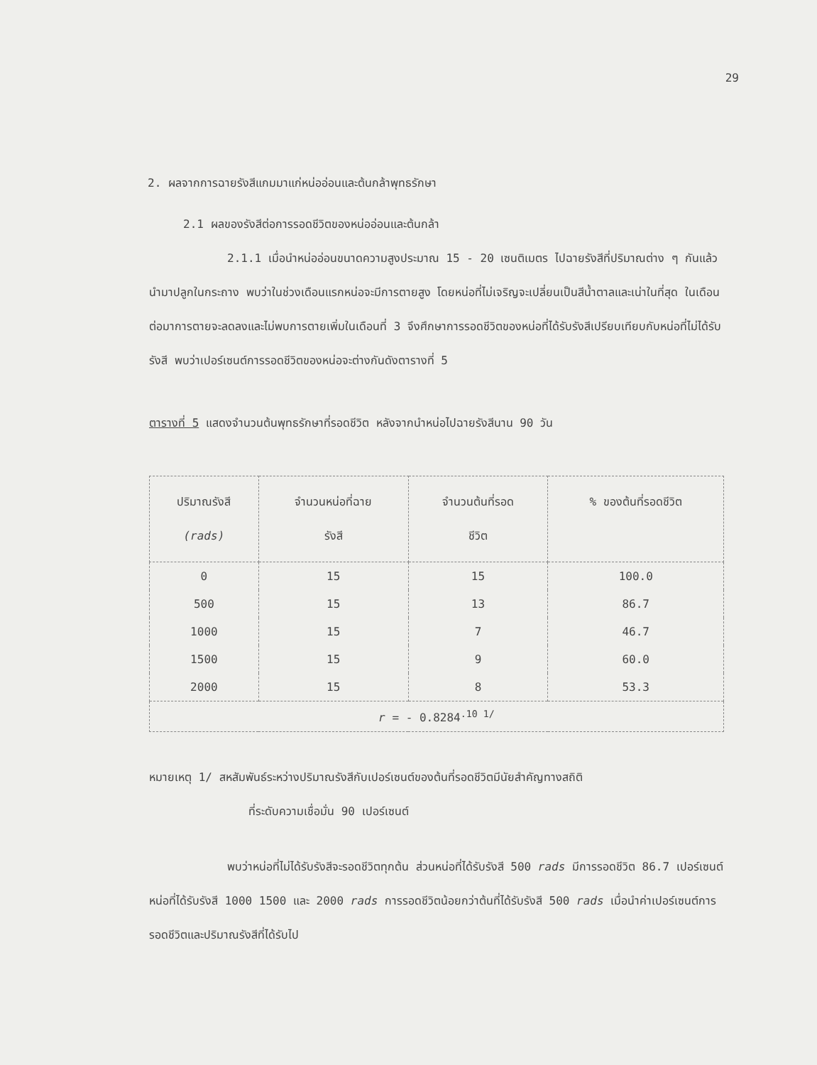29
2. ผลจากการฉายรังสีแกมมาแก่หน่ออ่อนและต้นกล้าพุทธรักษา
2.1 ผลของรังสีต่อการรอดชีวิตของหน่ออ่อนและต้นกล้า
2.1.1 เมื่อนำหน่ออ่อนขนาดความสูงประมาณ 15 - 20 เซนติเมตร ไปฉายรังสีที่ปริมาณต่าง ๆ กันแล้วนำมาปลูกในกระถาง พบว่าในช่วงเดือนแรกหน่อจะมีการตายสูง โดยหน่อที่ไม่เจริญจะเปลี่ยนเป็นสีน้ำตาลและเน่าในที่สุด ในเดือนต่อมาการตายจะลดลงและไม่พบการตายเพิ่มในเดือนที่ 3 จึงศึกษาการรอดชีวิตของหน่อที่ได้รับรังสีเปรียบเทียบกับหน่อที่ไม่ได้รับรังสี พบว่าเปอร์เซนต์การรอดชีวิตของหน่อจะต่างกันดังตารางที่ 5
ตารางที่ 5 แสดงจำนวนต้นพุทธรักษาที่รอดชีวิต หลังจากนำหน่อไปฉายรังสีนาน 90 วัน
| ปริมาณรังสี (rads) | จำนวนหน่อที่ฉาย รังสี | จำนวนต้นที่รอด ชีวิต | % ของต้นที่รอดชีวิต |
| --- | --- | --- | --- |
| 0 | 15 | 15 | 100.0 |
| 500 | 15 | 13 | 86.7 |
| 1000 | 15 | 7 | 46.7 |
| 1500 | 15 | 9 | 60.0 |
| 2000 | 15 | 8 | 53.3 |
| r = - 0.8284<sup>.10 1/</sup> | | | |
หมายเหตุ 1/ สหสัมพันธ์ระหว่างปริมาณรังสีกับเปอร์เซนต์ของต้นที่รอดชีวิตมีนัยสำคัญทางสถิติ
ที่ระดับความเชื่อมั่น 90 เปอร์เซนต์
พบว่าหน่อที่ไม่ได้รับรังสีจะรอดชีวิตทุกต้น ส่วนหน่อที่ได้รับรังสี 500 rads มีการรอดชีวิต 86.7 เปอร์เซนต์ หน่อที่ได้รับรังสี 1000 1500 และ 2000 rads การรอดชีวิตน้อยกว่าต้นที่ได้รับรังสี 500 rads เมื่อนำค่าเปอร์เซนต์การรอดชีวิตและปริมาณรังสีที่ได้รับไป